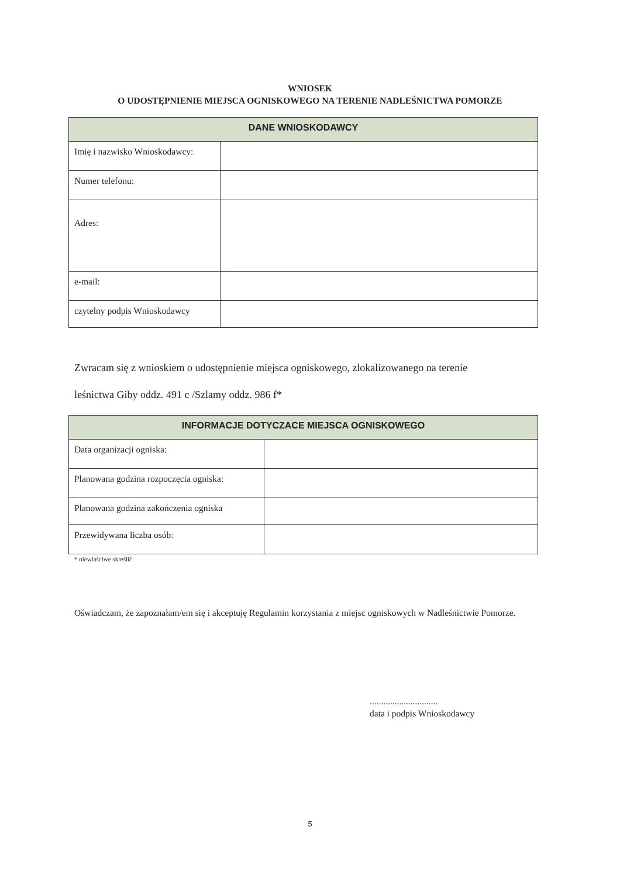WNIOSEK
O UDOSTĘPNIENIE MIEJSCA OGNISKOWEGO NA TERENIE NADLEŚNICTWA POMORZE
| DANE WNIOSKODAWCY | |
| --- | --- |
| Imię i nazwisko Wnioskodawcy: | |
| Numer telefonu: | |
| Adres: | |
| e-mail: | |
| czytelny podpis Wnioskodawcy | |
Zwracam się z wnioskiem o udostępnienie miejsca ogniskowego, zlokalizowanego na terenie
leśnictwa Giby oddz. 491 c /Szlamy oddz. 986 f*
| INFORMACJE DOTYCZACE MIEJSCA OGNISKOWEGO | |
| --- | --- |
| Data organizacji ogniska: | |
| Planowana godzina rozpoczęcia ogniska: | |
| Planowana godzina zakończenia ogniska | |
| Przewidywana liczba osób: | |
* niewlaściwe skreślić
Oświadczam, że zapoznałam/em się i akceptuję Regulamin korzystania z miejsc ogniskowych w Nadleśnictwie Pomorze.
..............................
data i podpis Wnioskodawcy
5